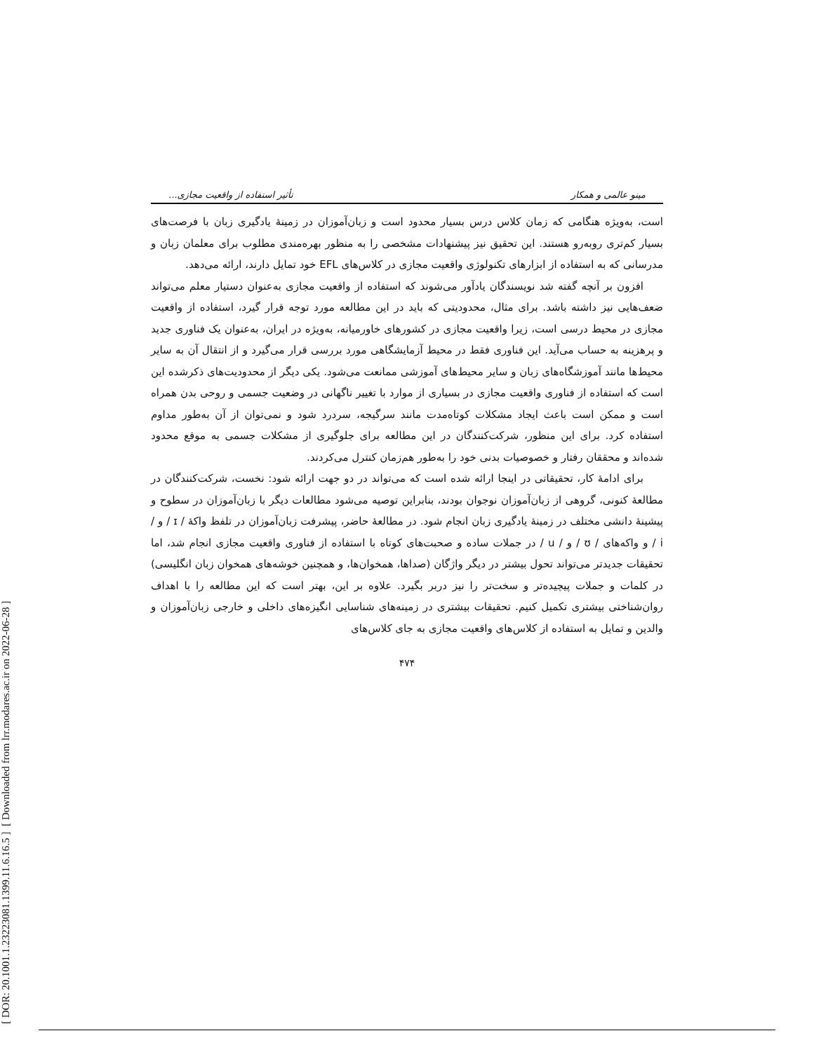[ DOR: 20.1001.1.23223081.1399.11.6.16.5 ] [ Downloaded from lrr.modares.ac.ir on 2022-06-28 ]
مینو عالمی و همکار تأثیر استفاده از واقعیت مجازی...
است، به‌ویژه هنگامی که زمان کلاس درس بسیار محدود است و زبان‌آموزان در زمینهٔ یادگیری زبان با فرصت‌های بسیار کم‌تری روبه‌رو هستند. این تحقیق نیز پیشنهادات مشخصی را به منظور بهره‌مندی مطلوب برای معلمان زبان و مدرسانی که به استفاده از ابزارهای تکنولوژی واقعیت مجازی در کلاس‌های EFL خود تمایل دارند، ارائه می‌دهد.
افزون بر آنچه گفته شد نویسندگان یادآور می‌شوند که استفاده از واقعیت مجازی به‌عنوان دستیار معلم می‌تواند ضعف‌هایی نیز داشته باشد. برای مثال، محدودیتی که باید در این مطالعه مورد توجه قرار گیرد، استفاده از واقعیت مجازی در محیط درسی است، زیرا واقعیت مجازی در کشورهای خاورمیانه، به‌ویژه در ایران، به‌عنوان یک فناوری جدید و پرهزینه به حساب می‌آید. این فناوری فقط در محیط آزمایشگاهی مورد بررسی قرار می‌گیرد و از انتقال آن به سایر محیط‌ها مانند آموزشگاه‌های زبان و سایر محیط‌های آموزشی ممانعت می‌شود. یکی دیگر از محدودیت‌های ذکرشده این است که استفاده از فناوری واقعیت مجازی در بسیاری از موارد با تغییر ناگهانی در وضعیت جسمی و روحی بدن همراه است و ممکن است باعث ایجاد مشکلات کوتاه‌مدت مانند سرگیجه، سردرد شود و نمی‌توان از آن به‌طور مداوم استفاده کرد. برای این منظور، شرکت‌کنندگان در این مطالعه برای جلوگیری از مشکلات جسمی به موقع محدود شده‌اند و محققان رفتار و خصوصیات بدنی خود را به‌طور هم‌زمان کنترل می‌کردند.
برای ادامهٔ کار، تحقیقاتی در اینجا ارائه شده است که می‌تواند در دو جهت ارائه شود: نخست، شرکت‌کنندگان در مطالعهٔ کنونی، گروهی از زبان‌آموزان نوجوان بودند، بنابراین توصیه می‌شود مطالعات دیگر با زبان‌آموزان در سطوح و پیشینهٔ دانشی مختلف در زمینهٔ یادگیری زبان انجام شود. در مطالعهٔ حاضر، پیشرفت زبان‌آموزان در تلفظ واکهٔ / ɪ / و / i / و واکه‌های / ʊ / و / u / در جملات ساده و صحبت‌های کوتاه با استفاده از فناوری واقعیت مجازی انجام شد، اما تحقیقات جدیدتر می‌تواند تحول بیشتر در دیگر واژگان (صداها، همخوان‌ها، و همچنین خوشه‌های همخوان زبان انگلیسی) در کلمات و جملات پیچیده‌تر و سخت‌تر را نیز دربر بگیرد. علاوه بر این، بهتر است که این مطالعه را با اهداف روان‌شناختی بیشتری تکمیل کنیم. تحقیقات بیشتری در زمینه‌های شناسایی انگیزه‌های داخلی و خارجی زبان‌آموزان و والدین و تمایل به استفاده از کلاس‌های واقعیت مجازی به جای کلاس‌های
۴۷۴